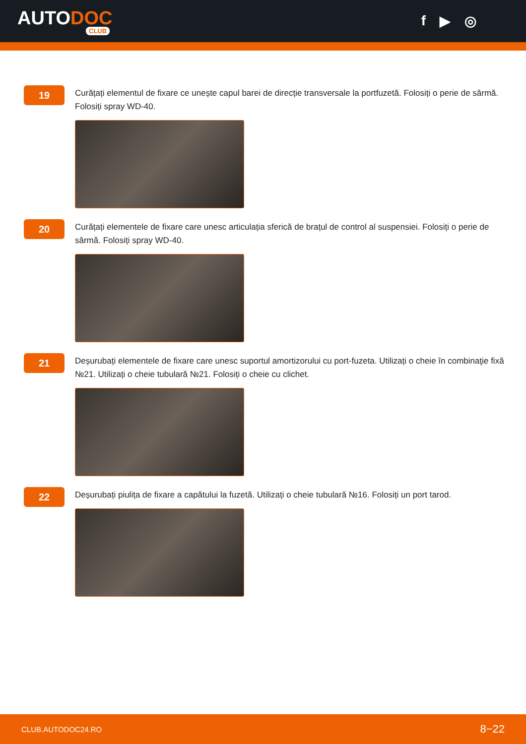AUTODOC
CLUB
f ▶ ◎
19
Curățați elementul de fixare ce unește capul barei de direcție transversale la portfuzetă. Folosiți o perie de sârmă. Folosiți spray WD-40.
20
Curățați elementele de fixare care unesc articulația sferică de brațul de control al suspensiei. Folosiți o perie de sârmă. Folosiți spray WD-40.
21
Deșurubați elementele de fixare care unesc suportul amortizorului cu port-fuzeta. Utilizați o cheie în combinaţie fixă №21. Utilizați o cheie tubulară №21. Folosiți o cheie cu clichet.
22
Deșurubați piulița de fixare a capătului la fuzetă. Utilizați o cheie tubulară №16. Folosiți un port tarod.
CLUB.AUTODOC24.RO 8−22